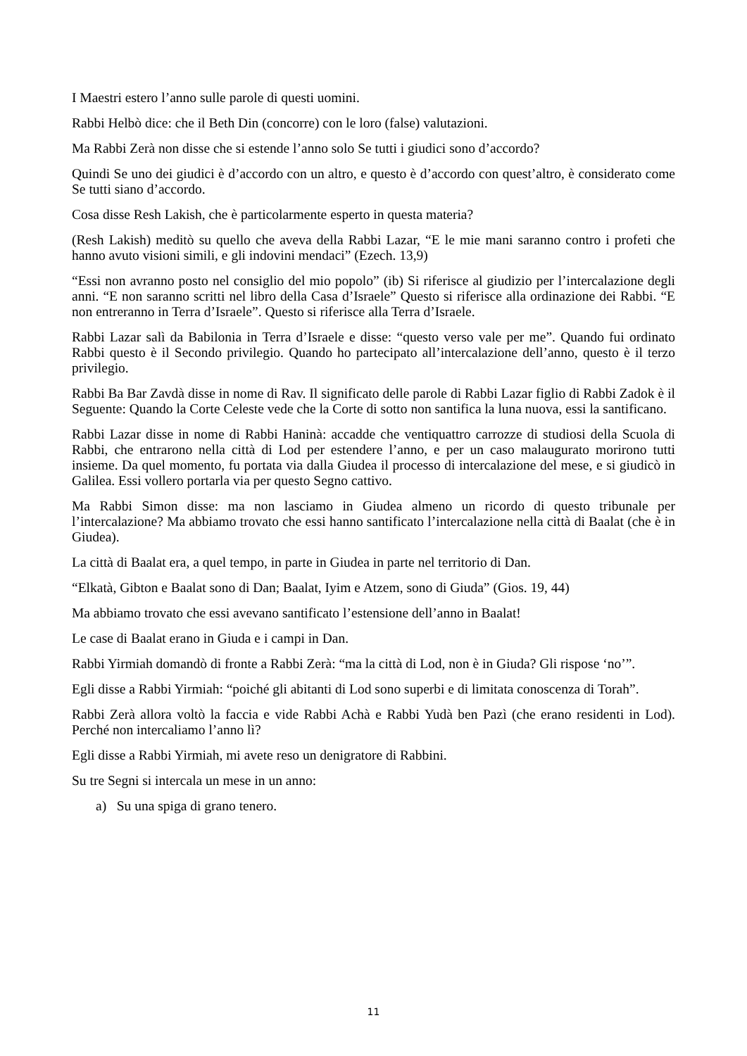I Maestri estero l’anno sulle parole di questi uomini.
Rabbi Helbò dice: che il Beth Din (concorre) con le loro (false) valutazioni.
Ma Rabbi Zerà non disse che si estende l’anno solo Se tutti i giudici sono d’accordo?
Quindi Se uno dei giudici è d’accordo con un altro, e questo è d’accordo con quest’altro, è considerato come Se tutti siano d’accordo.
Cosa disse Resh Lakish, che è particolarmente esperto in questa materia?
(Resh Lakish) meditò su quello che aveva della Rabbi Lazar, “E le mie mani saranno contro i profeti che hanno avuto visioni simili, e gli indovini mendaci” (Ezech. 13,9)
“Essi non avranno posto nel consiglio del mio popolo” (ib) Si riferisce al giudizio per l’intercalazione degli anni. “E non saranno scritti nel libro della Casa d’Israele” Questo si riferisce alla ordinazione dei Rabbi. “E non entreranno in Terra d’Israele”. Questo si riferisce alla Terra d’Israele.
Rabbi Lazar salì da Babilonia in Terra d’Israele e disse: “questo verso vale per me”. Quando fui ordinato Rabbi questo è il Secondo privilegio. Quando ho partecipato all’intercalazione dell’anno, questo è il terzo privilegio.
Rabbi Ba Bar Zavdà disse in nome di Rav. Il significato delle parole di Rabbi Lazar figlio di Rabbi Zadok è il Seguente: Quando la Corte Celeste vede che la Corte di sotto non santifica la luna nuova, essi la santificano.
Rabbi Lazar disse in nome di Rabbi Haninà: accadde che ventiquattro carrozze di studiosi della Scuola di Rabbi, che entrarono nella città di Lod per estendere l’anno, e per un caso malaugurato morirono tutti insieme. Da quel momento, fu portata via dalla Giudea il processo di intercalazione del mese, e si giudicò in Galilea. Essi vollero portarla via per questo Segno cattivo.
Ma Rabbi Simon disse: ma non lasciamo in Giudea almeno un ricordo di questo tribunale per l’intercalazione? Ma abbiamo trovato che essi hanno santificato l’intercalazione nella città di Baalat (che è in Giudea).
La città di Baalat era, a quel tempo, in parte in Giudea in parte nel territorio di Dan.
“Elkatà, Gibton e Baalat sono di Dan; Baalat, Iyim e Atzem, sono di Giuda” (Gios. 19, 44)
Ma abbiamo trovato che essi avevano santificato l’estensione dell’anno in Baalat!
Le case di Baalat erano in Giuda e i campi in Dan.
Rabbi Yirmiah domandò di fronte a Rabbi Zerà: “ma la città di Lod, non è in Giuda? Gli rispose ‘no’”.
Egli disse a Rabbi Yirmiah: “poiché gli abitanti di Lod sono superbi e di limitata conoscenza di Torah”.
Rabbi Zerà allora voltò la faccia e vide Rabbi Achà e Rabbi Yudà ben Pazì (che erano residenti in Lod). Perché non intercaliamo l’anno lì?
Egli disse a Rabbi Yirmiah, mi avete reso un denigratore di Rabbini.
Su tre Segni si intercala un mese in un anno:
a) Su una spiga di grano tenero.
11